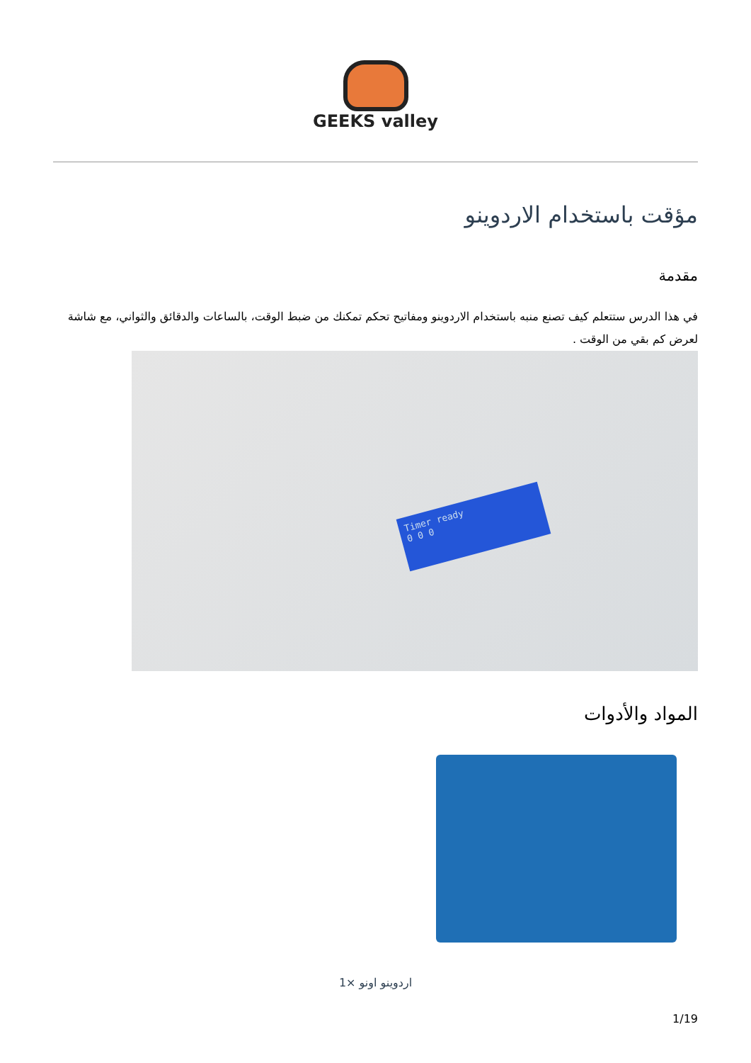GEEKS valley
مؤقت باستخدام الاردوينو
مقدمة
في هذا الدرس ستتعلم كيف تصنع منبه باستخدام الاردوينو ومفاتيح تحكم تمكنك من ضبط الوقت، بالساعات والدقائق والثواني، مع شاشة لعرض كم بقي من الوقت .
Timer ready
0 0 0
المواد والأدوات
اردوينو اونو ×1
1/19